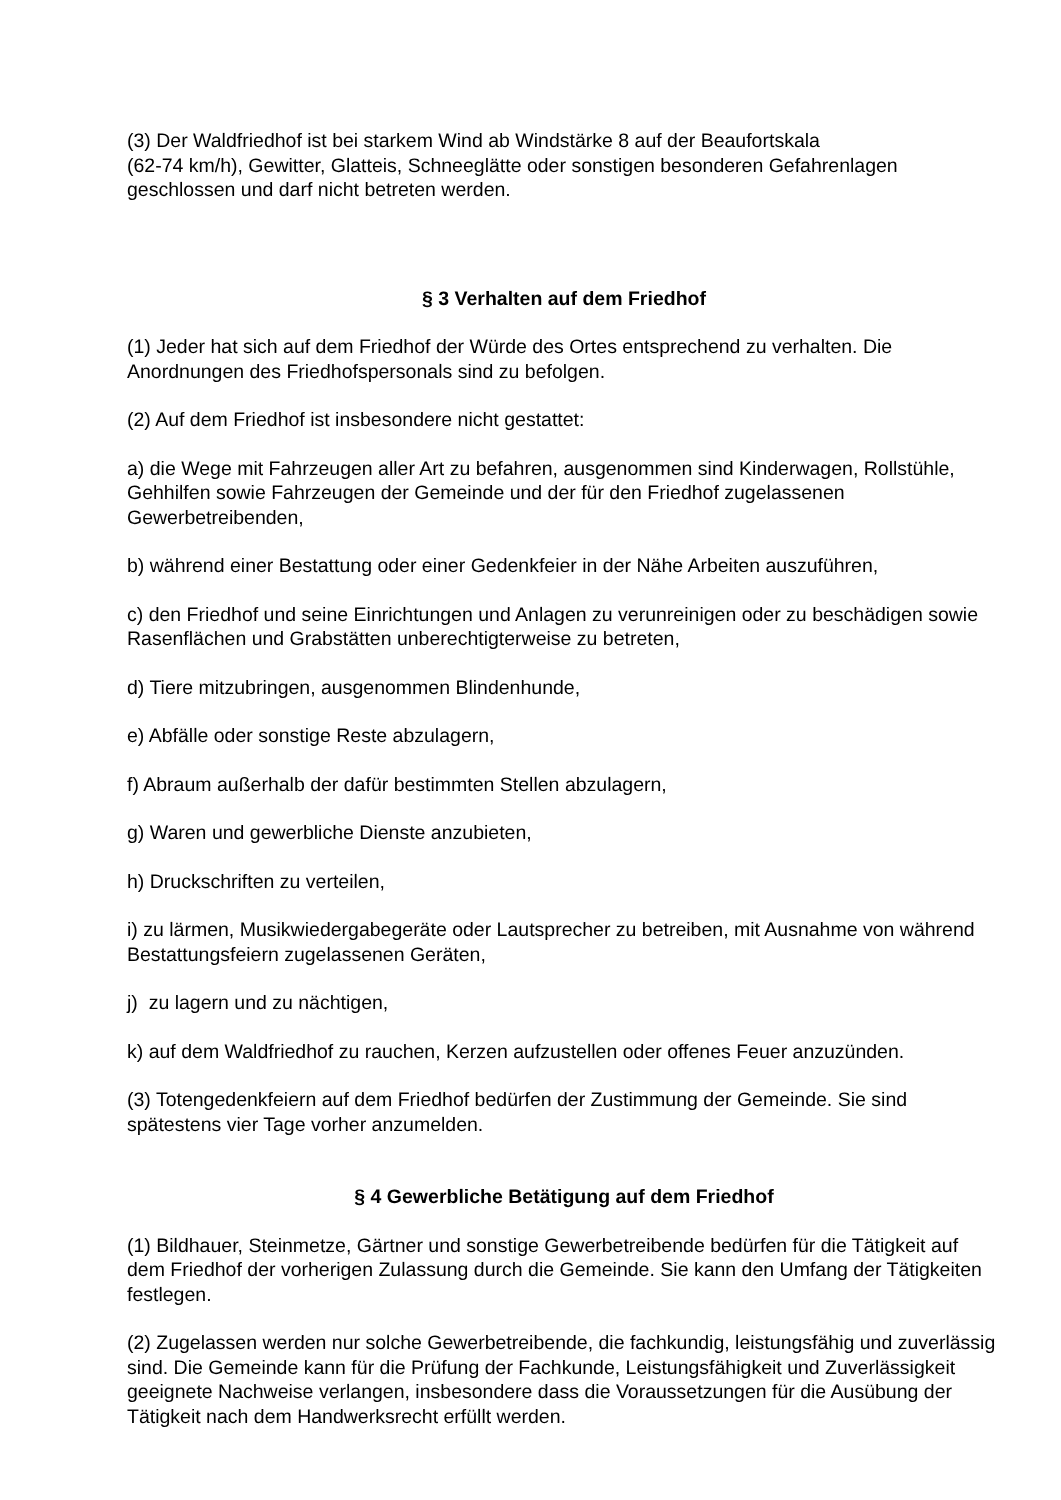(3) Der Waldfriedhof ist bei starkem Wind ab Windstärke 8 auf der Beaufortskala
(62-74 km/h), Gewitter, Glatteis, Schneeglätte oder sonstigen besonderen Gefahrenlagen geschlossen und darf nicht betreten werden.
§ 3 Verhalten auf dem Friedhof
(1) Jeder hat sich auf dem Friedhof der Würde des Ortes entsprechend zu verhalten. Die Anordnungen des Friedhofspersonals sind zu befolgen.
(2) Auf dem Friedhof ist insbesondere nicht gestattet:
a) die Wege mit Fahrzeugen aller Art zu befahren, ausgenommen sind Kinderwagen, Rollstühle, Gehhilfen sowie Fahrzeugen der Gemeinde und der für den Friedhof zugelassenen Gewerbetreibenden,
b) während einer Bestattung oder einer Gedenkfeier in der Nähe Arbeiten auszuführen,
c) den Friedhof und seine Einrichtungen und Anlagen zu verunreinigen oder zu beschädigen sowie Rasenflächen und Grabstätten unberechtigterweise zu betreten,
d) Tiere mitzubringen, ausgenommen Blindenhunde,
e) Abfälle oder sonstige Reste abzulagern,
f) Abraum außerhalb der dafür bestimmten Stellen abzulagern,
g) Waren und gewerbliche Dienste anzubieten,
h) Druckschriften zu verteilen,
i) zu lärmen, Musikwiedergabegeräte oder Lautsprecher zu betreiben, mit Ausnahme von während Bestattungsfeiern zugelassenen Geräten,
j) zu lagern und zu nächtigen,
k) auf dem Waldfriedhof zu rauchen, Kerzen aufzustellen oder offenes Feuer anzuzünden.
(3) Totengedenkfeiern auf dem Friedhof bedürfen der Zustimmung der Gemeinde. Sie sind spätestens vier Tage vorher anzumelden.
§ 4 Gewerbliche Betätigung auf dem Friedhof
(1) Bildhauer, Steinmetze, Gärtner und sonstige Gewerbetreibende bedürfen für die Tätigkeit auf dem Friedhof der vorherigen Zulassung durch die Gemeinde. Sie kann den Umfang der Tätigkeiten festlegen.
(2) Zugelassen werden nur solche Gewerbetreibende, die fachkundig, leistungsfähig und zuverlässig sind. Die Gemeinde kann für die Prüfung der Fachkunde, Leistungsfähigkeit und Zuverlässigkeit geeignete Nachweise verlangen, insbesondere dass die Voraussetzungen für die Ausübung der Tätigkeit nach dem Handwerksrecht erfüllt werden.